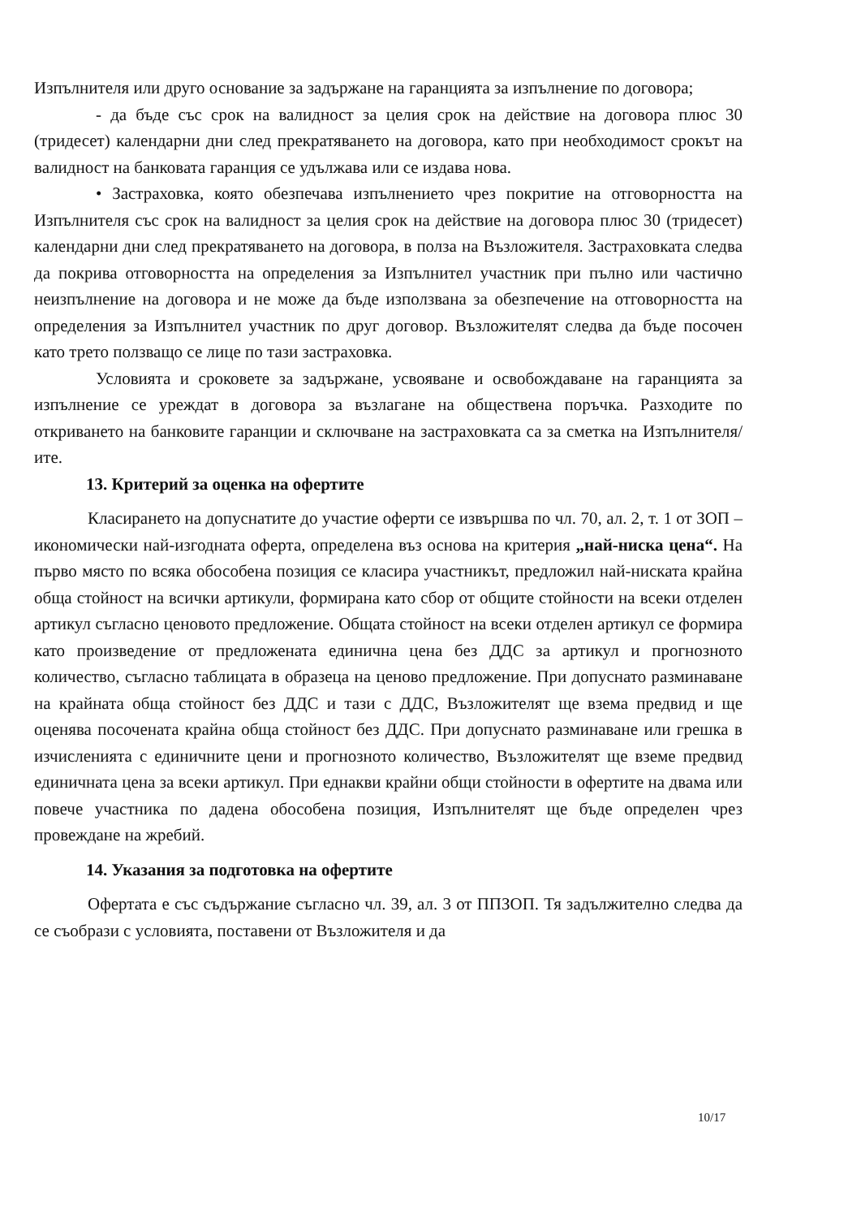Изпълнителя или друго основание за задържане на гаранцията за изпълнение по договора;
- да бъде със срок на валидност за целия срок на действие на договора плюс 30 (тридесет) календарни дни след прекратяването на договора, като при необходимост срокът на валидност на банковата гаранция се удължава или се издава нова.
• Застраховка, която обезпечава изпълнението чрез покритие на отговорността на Изпълнителя със срок на валидност за целия срок на действие на договора плюс 30 (тридесет) календарни дни след прекратяването на договора, в полза на Възложителя. Застраховката следва да покрива отговорността на определения за Изпълнител участник при пълно или частично неизпълнение на договора и не може да бъде използвана за обезпечение на отговорността на определения за Изпълнител участник по друг договор. Възложителят следва да бъде посочен като трето ползващо се лице по тази застраховка.
Условията и сроковете за задържане, усвояване и освобождаване на гаранцията за изпълнение се уреждат в договора за възлагане на обществена поръчка. Разходите по откриването на банковите гаранции и сключване на застраховката са за сметка на Изпълнителя/ите.
13. Критерий за оценка на офертите
Класирането на допуснатите до участие оферти се извършва по чл. 70, ал. 2, т. 1 от ЗОП – икономически най-изгодната оферта, определена въз основа на критерия „най-ниска цена“. На първо място по всяка обособена позиция се класира участникът, предложил най-ниската крайна обща стойност на всички артикули, формирана като сбор от общите стойности на всеки отделен артикул съгласно ценовото предложение. Общата стойност на всеки отделен артикул се формира като произведение от предложената единична цена без ДДС за артикул и прогнозното количество, съгласно таблицата в образеца на ценово предложение. При допуснато разминаване на крайната обща стойност без ДДС и тази с ДДС, Възложителят ще взема предвид и ще оценява посочената крайна обща стойност без ДДС. При допуснато разминаване или грешка в изчисленията с единичните цени и прогнозното количество, Възложителят ще вземе предвид единичната цена за всеки артикул. При еднакви крайни общи стойности в офертите на двама или повече участника по дадена обособена позиция, Изпълнителят ще бъде определен чрез провеждане на жребий.
14. Указания за подготовка на офертите
Офертата е със съдържание съгласно чл. 39, ал. 3 от ППЗОП. Тя задължително следва да се съобрази с условията, поставени от Възложителя и да
10/17